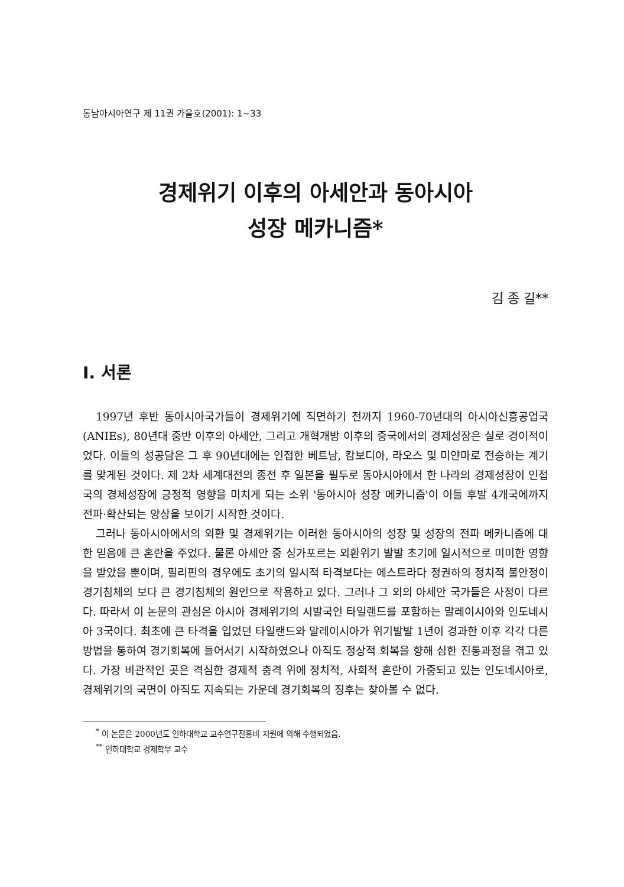동남아시아연구 제 11권 가을호(2001): 1~33
경제위기 이후의 아세안과 동아시아
성장 메카니즘*
김 종 길**
I. 서론
1997년 후반 동아시아국가들이 경제위기에 직면하기 전까지 1960-70년대의 아시아신흥공업국(ANIEs), 80년대 중반 이후의 아세안, 그리고 개혁개방 이후의 중국에서의 경제성장은 실로 경이적이었다. 이들의 성공담은 그 후 90년대에는 인접한 베트남, 캄보디아, 라오스 및 미얀마로 전승하는 계기를 맞게된 것이다. 제 2차 세계대전의 종전 후 일본을 필두로 동아시아에서 한 나라의 경제성장이 인접국의 경제성장에 긍정적 영향을 미치게 되는 소위 '동아시아 성장 메카니즘'이 이들 후발 4개국에까지 전파·확산되는 양상을 보이기 시작한 것이다.
그러나 동아시아에서의 외환 및 경제위기는 이러한 동아시아의 성장 및 성장의 전파 메카니즘에 대한 믿음에 큰 혼란을 주었다. 물론 아세안 중 싱가포르는 외환위기 발발 초기에 일시적으로 미미한 영향을 받았을 뿐이며, 필리핀의 경우에도 초기의 일시적 타격보다는 에스트라다 정권하의 정치적 불안정이 경기침체의 보다 큰 경기침체의 원인으로 작용하고 있다. 그러나 그 외의 아세안 국가들은 사정이 다르다. 따라서 이 논문의 관심은 아시아 경제위기의 시발국인 타일랜드를 포함하는 말레이시아와 인도네시아 3국이다. 최초에 큰 타격을 입었던 타일랜드와 말레이시아가 위기발발 1년이 경과한 이후 각각 다른 방법을 통하여 경기회복에 들어서기 시작하였으나 아직도 정상적 회복을 향해 심한 진통과정을 겪고 있다. 가장 비관적인 곳은 격심한 경제적 충격 위에 정치적, 사회적 혼란이 가중되고 있는 인도네시아로, 경제위기의 국면이 아직도 지속되는 가운데 경기회복의 징후는 찾아볼 수 없다.
<sup>*</sup> 이 논문은 2000년도 인하대학교 교수연구진흥비 지원에 의해 수행되었음.
<sup>**</sup> 인하대학교 경제학부 교수